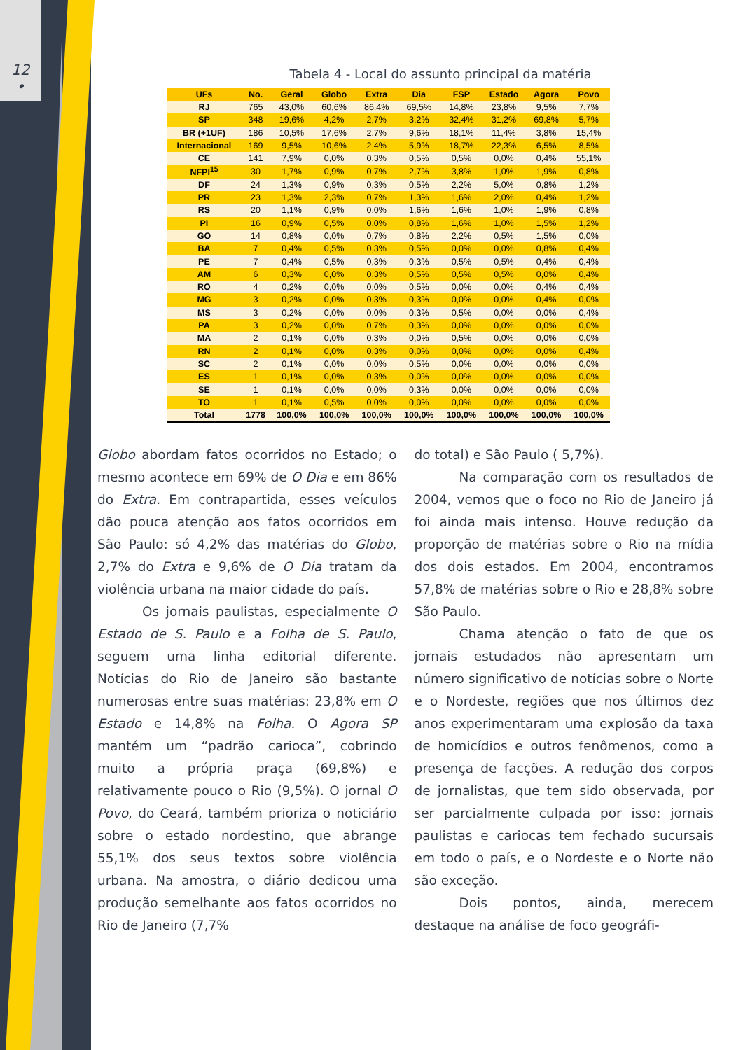12
•
Tabela 4 - Local do assunto principal da matéria
| UFs | No. | Geral | Globo | Extra | Dia | FSP | Estado | Agora | Povo |
| --- | --- | --- | --- | --- | --- | --- | --- | --- | --- |
| RJ | 765 | 43,0% | 60,6% | 86,4% | 69,5% | 14,8% | 23,8% | 9,5% | 7,7% |
| SP | 348 | 19,6% | 4,2% | 2,7% | 3,2% | 32,4% | 31,2% | 69,8% | 5,7% |
| BR (+1UF) | 186 | 10,5% | 17,6% | 2,7% | 9,6% | 18,1% | 11,4% | 3,8% | 15,4% |
| Internacional | 169 | 9,5% | 10,6% | 2,4% | 5,9% | 18,7% | 22,3% | 6,5% | 8,5% |
| CE | 141 | 7,9% | 0,0% | 0,3% | 0,5% | 0,5% | 0,0% | 0,4% | 55,1% |
| NFPI<sup>15</sup> | 30 | 1,7% | 0,9% | 0,7% | 2,7% | 3,8% | 1,0% | 1,9% | 0,8% |
| DF | 24 | 1,3% | 0,9% | 0,3% | 0,5% | 2,2% | 5,0% | 0,8% | 1,2% |
| PR | 23 | 1,3% | 2,3% | 0,7% | 1,3% | 1,6% | 2,0% | 0,4% | 1,2% |
| RS | 20 | 1,1% | 0,9% | 0,0% | 1,6% | 1,6% | 1,0% | 1,9% | 0,8% |
| PI | 16 | 0,9% | 0,5% | 0,0% | 0,8% | 1,6% | 1,0% | 1,5% | 1,2% |
| GO | 14 | 0,8% | 0,0% | 0,7% | 0,8% | 2,2% | 0,5% | 1,5% | 0,0% |
| BA | 7 | 0,4% | 0,5% | 0,3% | 0,5% | 0,0% | 0,0% | 0,8% | 0,4% |
| PE | 7 | 0,4% | 0,5% | 0,3% | 0,3% | 0,5% | 0,5% | 0,4% | 0,4% |
| AM | 6 | 0,3% | 0,0% | 0,3% | 0,5% | 0,5% | 0,5% | 0,0% | 0,4% |
| RO | 4 | 0,2% | 0,0% | 0,0% | 0,5% | 0,0% | 0,0% | 0,4% | 0,4% |
| MG | 3 | 0,2% | 0,0% | 0,3% | 0,3% | 0,0% | 0,0% | 0,4% | 0,0% |
| MS | 3 | 0,2% | 0,0% | 0,0% | 0,3% | 0,5% | 0,0% | 0,0% | 0,4% |
| PA | 3 | 0,2% | 0,0% | 0,7% | 0,3% | 0,0% | 0,0% | 0,0% | 0,0% |
| MA | 2 | 0,1% | 0,0% | 0,3% | 0,0% | 0,5% | 0,0% | 0,0% | 0,0% |
| RN | 2 | 0,1% | 0,0% | 0,3% | 0,0% | 0,0% | 0,0% | 0,0% | 0,4% |
| SC | 2 | 0,1% | 0,0% | 0,0% | 0,5% | 0,0% | 0,0% | 0,0% | 0,0% |
| ES | 1 | 0,1% | 0,0% | 0,3% | 0,0% | 0,0% | 0,0% | 0,0% | 0,0% |
| SE | 1 | 0,1% | 0,0% | 0,0% | 0,3% | 0,0% | 0,0% | 0,0% | 0,0% |
| TO | 1 | 0,1% | 0,5% | 0,0% | 0,0% | 0,0% | 0,0% | 0,0% | 0,0% |
| Total | 1778 | 100,0% | 100,0% | 100,0% | 100,0% | 100,0% | 100,0% | 100,0% | 100,0% |
Globo abordam fatos ocorridos no Estado; o mesmo acontece em 69% de O Dia e em 86% do Extra. Em contrapartida, esses veículos dão pouca atenção aos fatos ocorridos em São Paulo: só 4,2% das matérias do Globo, 2,7% do Extra e 9,6% de O Dia tratam da violência urbana na maior cidade do país.
Os jornais paulistas, especialmente O Estado de S. Paulo e a Folha de S. Paulo, seguem uma linha editorial diferente. Notícias do Rio de Janeiro são bastante numerosas entre suas matérias: 23,8% em O Estado e 14,8% na Folha. O Agora SP mantém um “padrão carioca”, cobrindo muito a própria praça (69,8%) e relativamente pouco o Rio (9,5%). O jornal O Povo, do Ceará, também prioriza o noticiário sobre o estado nordestino, que abrange 55,1% dos seus textos sobre violência urbana. Na amostra, o diário dedicou uma produção semelhante aos fatos ocorridos no Rio de Janeiro (7,7%
do total) e São Paulo ( 5,7%).
Na comparação com os resultados de 2004, vemos que o foco no Rio de Janeiro já foi ainda mais intenso. Houve redução da proporção de matérias sobre o Rio na mídia dos dois estados. Em 2004, encontramos 57,8% de matérias sobre o Rio e 28,8% sobre São Paulo.
Chama atenção o fato de que os jornais estudados não apresentam um número significativo de notícias sobre o Norte e o Nordeste, regiões que nos últimos dez anos experimentaram uma explosão da taxa de homicídios e outros fenômenos, como a presença de facções. A redução dos corpos de jornalistas, que tem sido observada, por ser parcialmente culpada por isso: jornais paulistas e cariocas tem fechado sucursais em todo o país, e o Nordeste e o Norte não são exceção.
Dois pontos, ainda, merecem destaque na análise de foco geográfi-